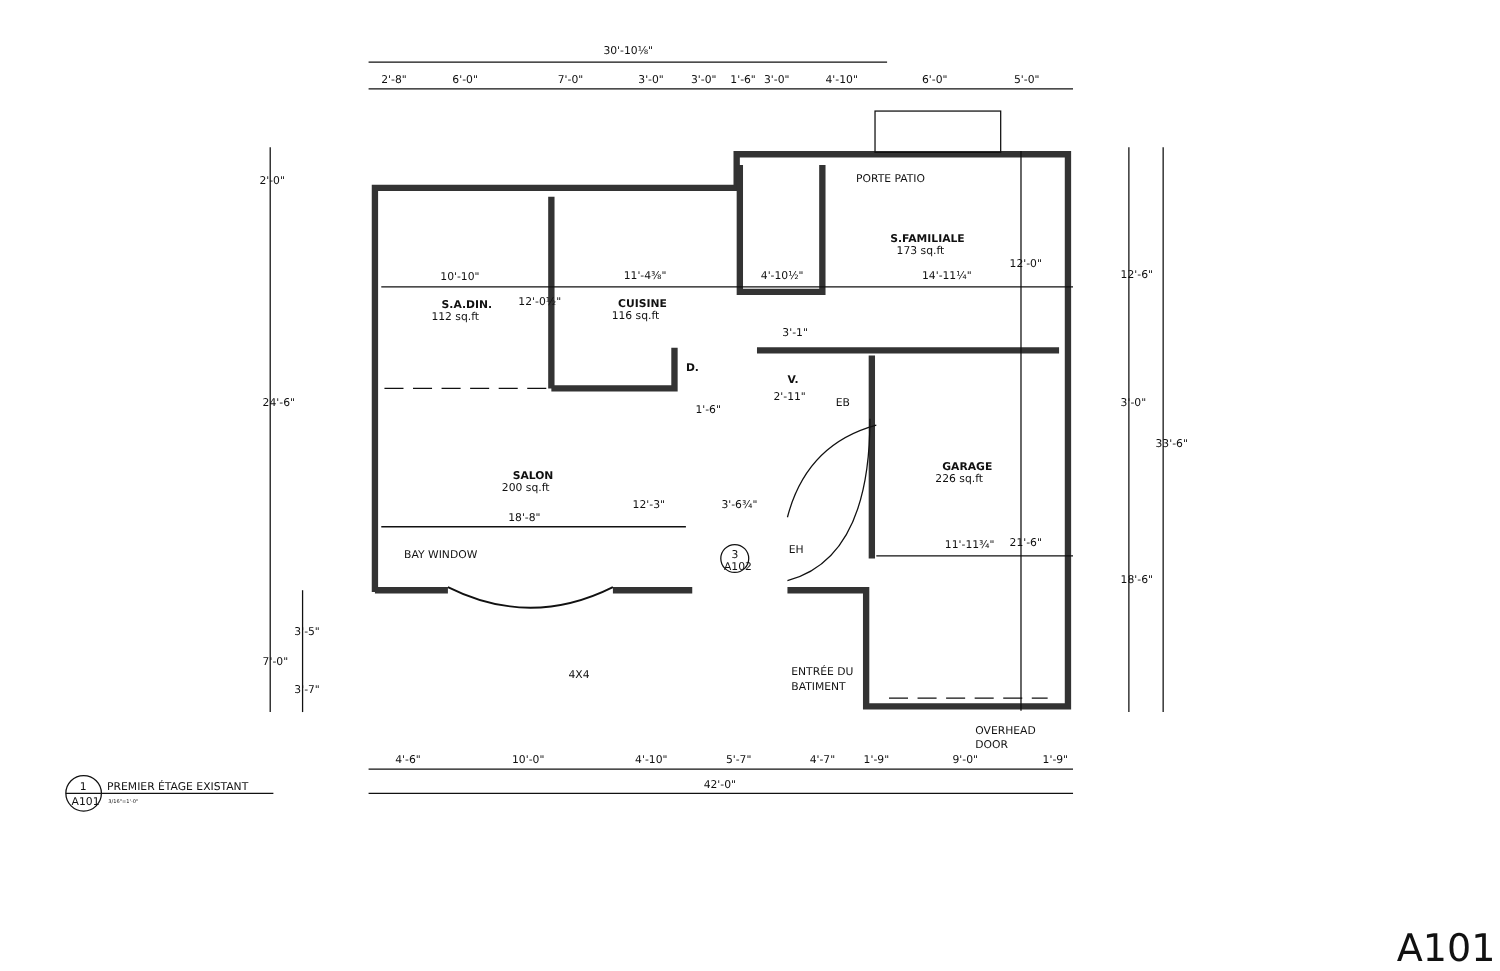30'-10⅛"
2'-8"
6'-0"
7'-0"
3'-0"
3'-0"
1'-6"
3'-0"
4'-10"
6'-0"
5'-0"
PORTE PATIO
2'-0"
S.FAMILIALE
173 sq.ft
12'-0"
12'-6"
10'-10"
12'-0½"
11'-4⅜"
4'-10½"
14'-11¼"
S.A.DIN.
112 sq.ft
CUISINE
116 sq.ft
3'-1"
24'-6"
D.
2'-11"
V.
EB
3'-0"
1'-6"
33'-6"
GARAGE
226 sq.ft
SALON
200 sq.ft
12'-3"
3'-6¾"
18'-8"
11'-11¾"
21'-6"
EH
BAY WINDOW
3
A102
18'-6"
3'-5"
7'-0"
3'-7"
4X4
ENTRÉE DU
BATIMENT
OVERHEAD
DOOR
4'-6"
10'-0"
4'-10"
5'-7"
4'-7"
1'-9"
9'-0"
1'-9"
1
PREMIER ÉTAGE EXISTANT
42'-0"
A101
3/16"=1'-0"
A101